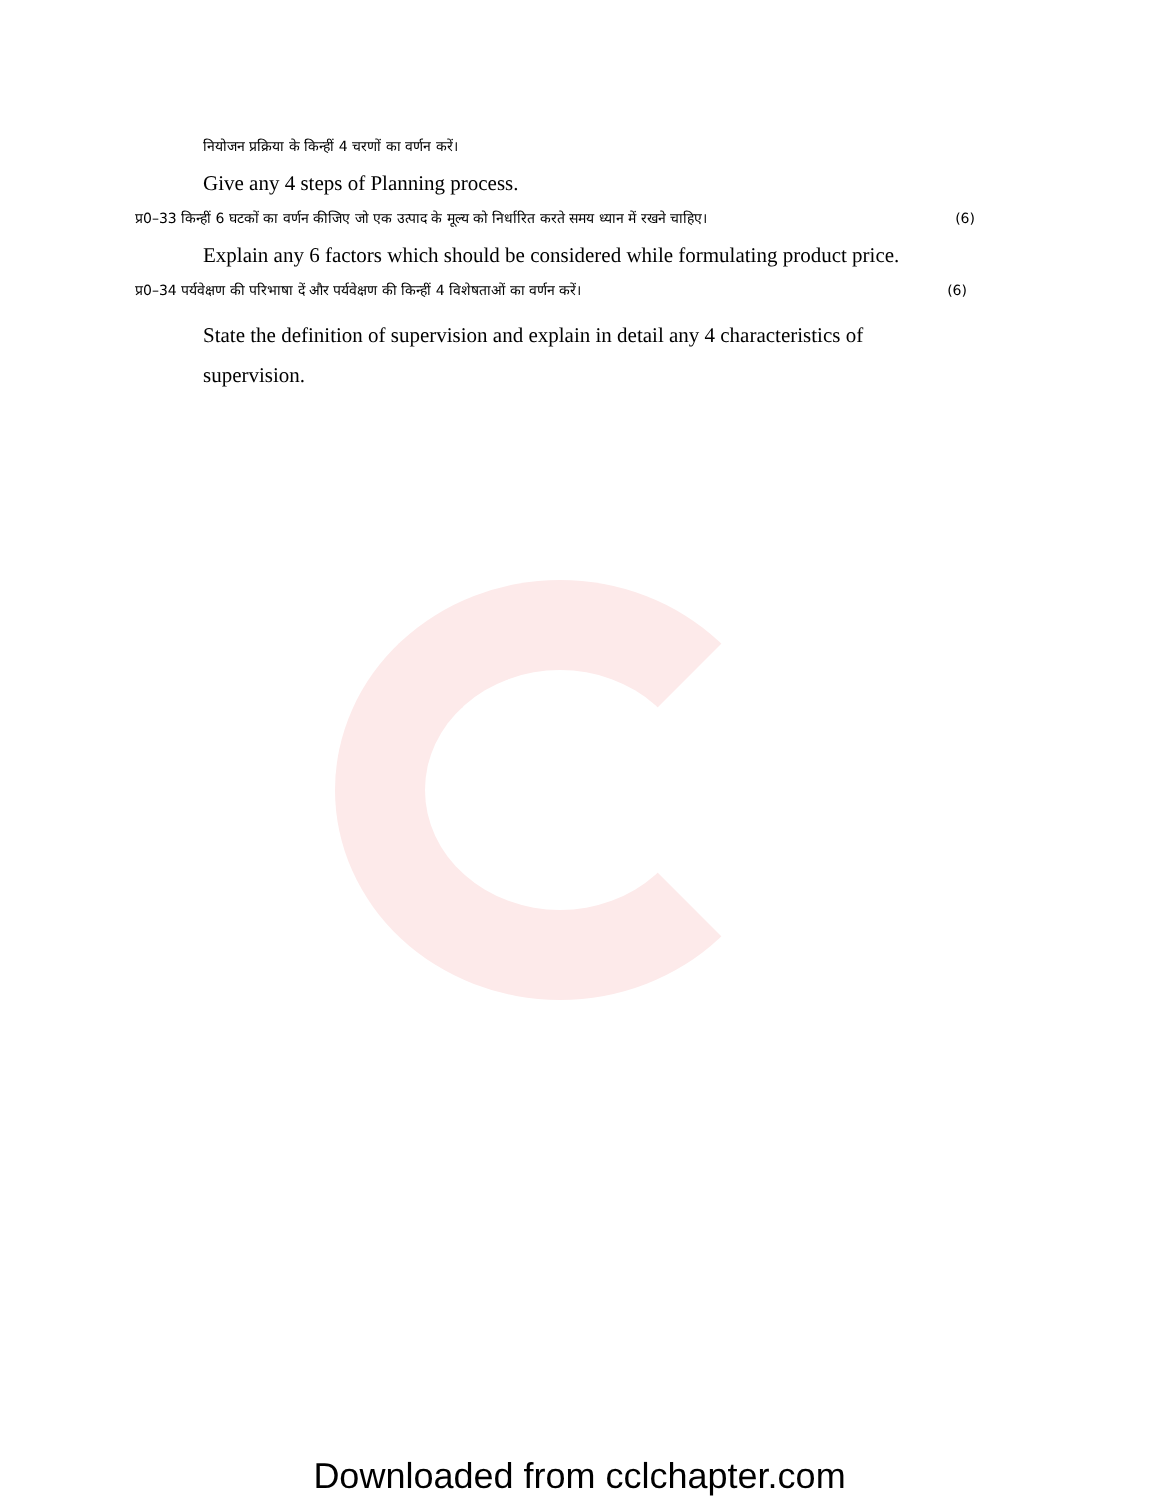नियोजन प्रक्रिया के किन्हीं 4 चरणों का वर्णन करें।
Give any 4 steps of Planning process.
प्र0–33 किन्हीं 6 घटकों का वर्णन कीजिए जो एक उत्पाद के मूल्य को निर्धारित करते समय ध्यान में रखने चाहिए। (6)
Explain any 6 factors which should be considered while formulating product price.
प्र0–34 पर्यवेक्षण की परिभाषा दें और पर्यवेक्षण की किन्हीं 4 विशेषताओं का वर्णन करें। (6)
State the definition of supervision and explain in detail any 4 characteristics of supervision.
Downloaded from cclchapter.com